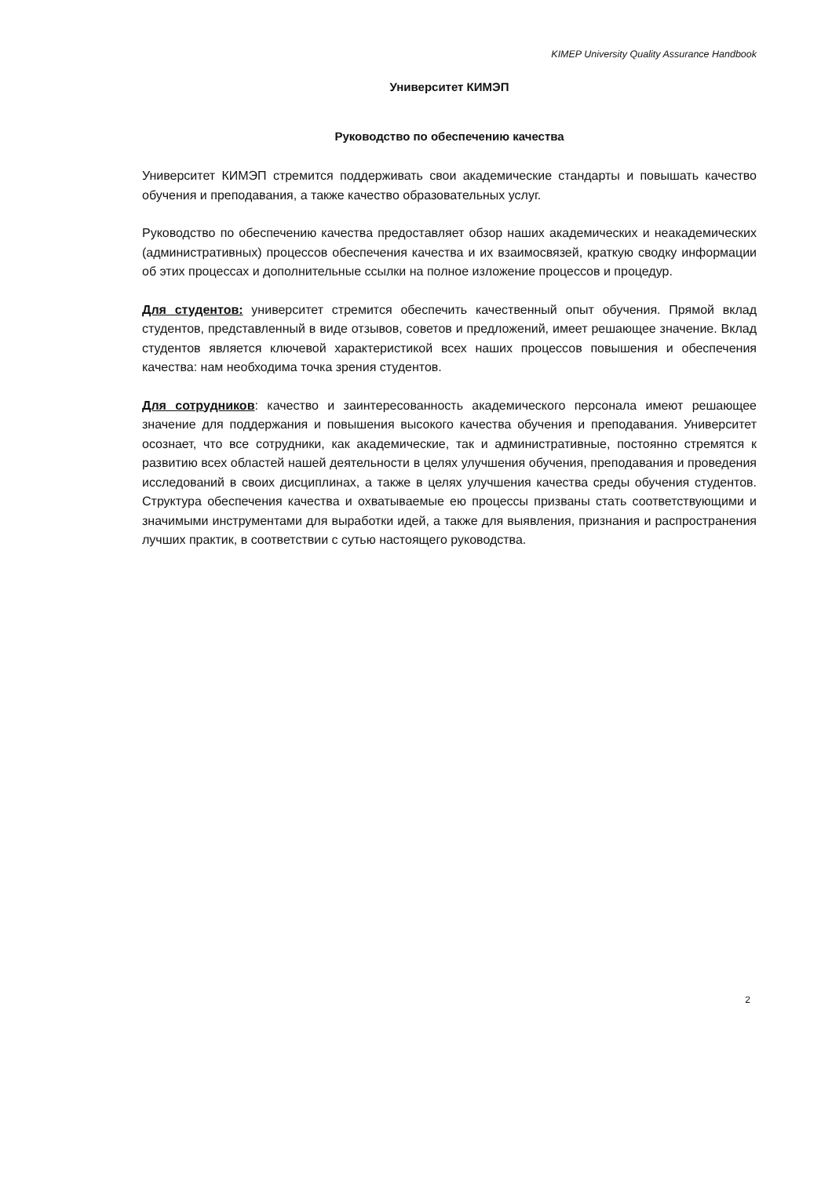KIMEP University Quality Assurance Handbook
Университет КИМЭП
Руководство по обеспечению качества
Университет КИМЭП стремится поддерживать свои академические стандарты и повышать качество обучения и преподавания, а также качество образовательных услуг.
Руководство по обеспечению качества предоставляет обзор наших академических и неакадемических (административных) процессов обеспечения качества и их взаимосвязей, краткую сводку информации об этих процессах и дополнительные ссылки на полное изложение процессов и процедур.
Для студентов: университет стремится обеспечить качественный опыт обучения. Прямой вклад студентов, представленный в виде отзывов, советов и предложений, имеет решающее значение. Вклад студентов является ключевой характеристикой всех наших процессов повышения и обеспечения качества: нам необходима точка зрения студентов.
Для сотрудников: качество и заинтересованность академического персонала имеют решающее значение для поддержания и повышения высокого качества обучения и преподавания. Университет осознает, что все сотрудники, как академические, так и административные, постоянно стремятся к развитию всех областей нашей деятельности в целях улучшения обучения, преподавания и проведения исследований в своих дисциплинах, а также в целях улучшения качества среды обучения студентов. Структура обеспечения качества и охватываемые ею процессы призваны стать соответствующими и значимыми инструментами для выработки идей, а также для выявления, признания и распространения лучших практик, в соответствии с сутью настоящего руководства.
2